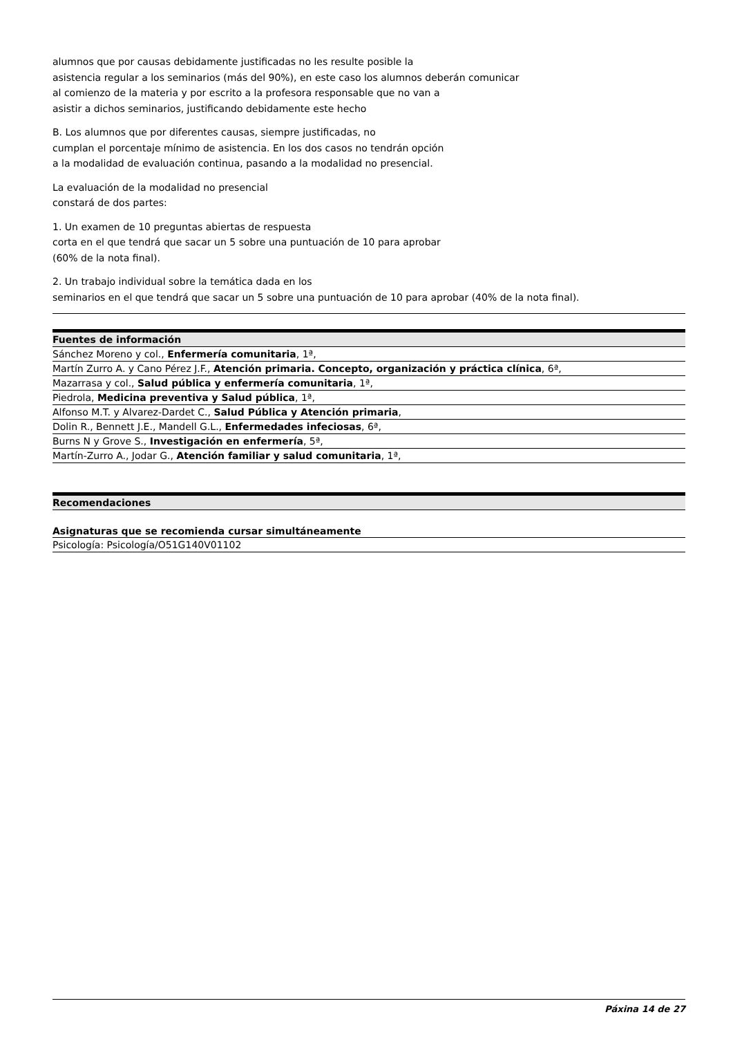alumnos que por causas debidamente justificadas no les resulte posible la
asistencia regular a los seminarios (más del 90%), en este caso los alumnos deberán comunicar
al comienzo de la materia y por escrito a la profesora responsable que no van a
asistir a dichos seminarios, justificando debidamente este hecho
B. Los alumnos que por diferentes causas, siempre justificadas, no
cumplan el porcentaje mínimo de asistencia. En los dos casos no tendrán opción
a la modalidad de evaluación continua, pasando a la modalidad no presencial.
La evaluación de la modalidad no presencial
constará de dos partes:
1. Un examen de 10 preguntas abiertas de respuesta
corta en el que tendrá que sacar un 5 sobre una puntuación de 10 para aprobar
(60% de la nota final).
2. Un trabajo individual sobre la temática dada en los
seminarios en el que tendrá que sacar un 5 sobre una puntuación de 10 para aprobar (40% de la nota final).
| Fuentes de información |
| --- |
| Sánchez Moreno y col., Enfermería comunitaria , 1ª, |
| Martín Zurro A. y Cano Pérez J.F., Atención primaria. Concepto, organización y práctica clínica , 6ª, |
| Mazarrasa y col., Salud pública y enfermería comunitaria , 1ª, |
| Piedrola, Medicina preventiva y Salud pública , 1ª, |
| Alfonso M.T. y Alvarez-Dardet C., Salud Pública y Atención primaria , |
| Dolin R., Bennett J.E., Mandell G.L., Enfermedades infeciosas , 6ª, |
| Burns N y Grove S., Investigación en enfermería , 5ª, |
| Martín-Zurro A., Jodar G., Atención familiar y salud comunitaria , 1ª, |
| Recomendaciones |
| --- |
Asignaturas que se recomienda cursar simultáneamente
| Psicología: Psicología/O51G140V01102 |
Páxina 14 de 27